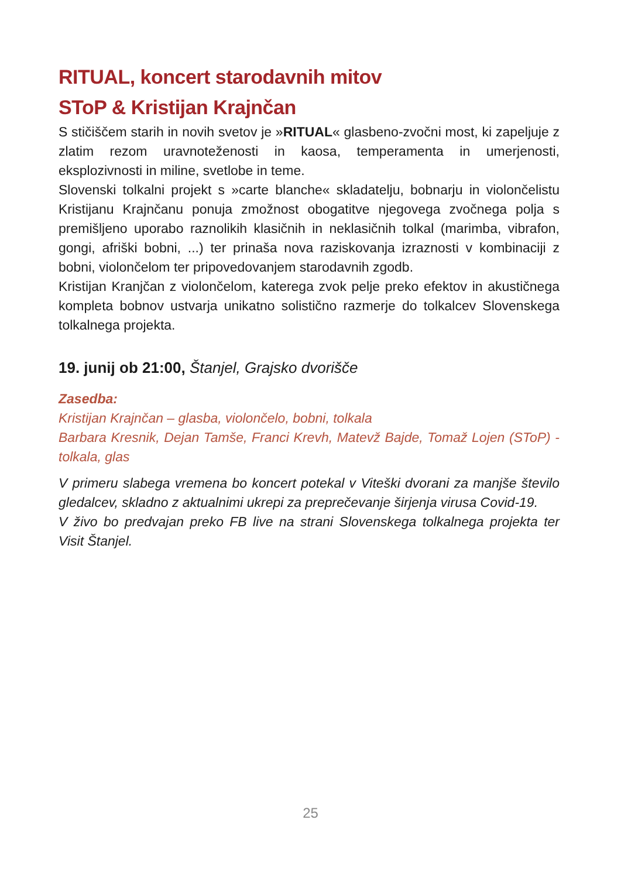RITUAL, koncert starodavnih mitov
SToP & Kristijan Krajnčan
S stičiščem starih in novih svetov je »RITUAL« glasbeno-zvočni most, ki zapeljuje z zlatim rezom uravnoteženosti in kaosa, temperamenta in umerjenosti, eksplozivnosti in miline, svetlobe in teme.
Slovenski tolkalni projekt s »carte blanche« skladatelju, bobnarju in violončelistu Kristijanu Krajnčanu ponuja zmožnost obogatitve njegovega zvočnega polja s premišljeno uporabo raznolikih klasičnih in neklasičnih tolkal (marimba, vibrafon, gongi, afriški bobni, ...) ter prinaša nova raziskovanja izraznosti v kombinaciji z bobni, violončelom ter pripovedovanjem starodavnih zgodb.
Kristijan Kranjčan z violončelom, katerega zvok pelje preko efektov in akustičnega kompleta bobnov ustvarja unikatno solistično razmerje do tolkalcev Slovenskega tolkalnega projekta.
19. junij ob 21:00, Štanjel, Grajsko dvorišče
Zasedba:
Kristijan Krajnčan – glasba, violončelo, bobni, tolkala
Barbara Kresnik, Dejan Tamše, Franci Krevh, Matevž Bajde, Tomaž Lojen (SToP) - tolkala, glas
V primeru slabega vremena bo koncert potekal v Viteški dvorani za manjše število gledalcev, skladno z aktualnimi ukrepi za preprečevanje širjenja virusa Covid-19.
V živo bo predvajan preko FB live na strani Slovenskega tolkalnega projekta ter Visit Štanjel.
25